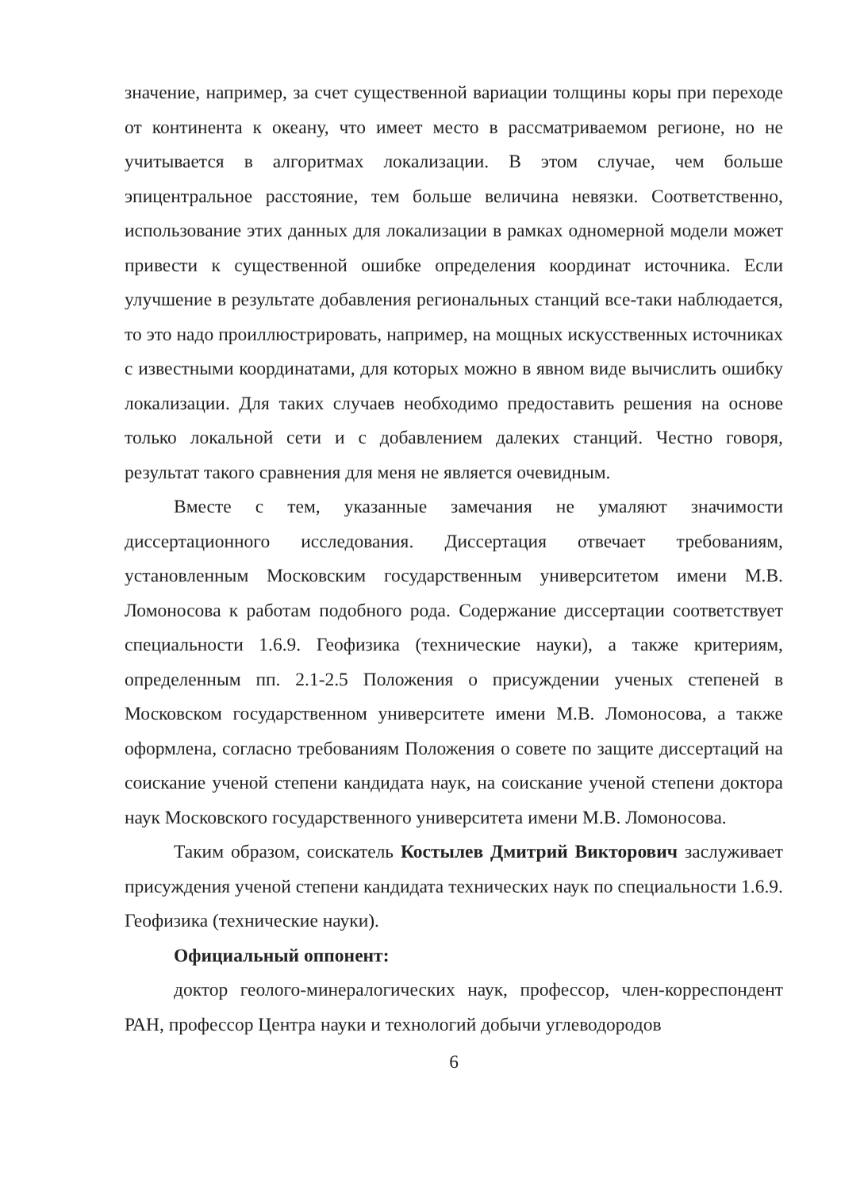значение, например, за счет существенной вариации толщины коры при переходе от континента к океану, что имеет место в рассматриваемом регионе, но не учитывается в алгоритмах локализации. В этом случае, чем больше эпицентральное расстояние, тем больше величина невязки. Соответственно, использование этих данных для локализации в рамках одномерной модели может привести к существенной ошибке определения координат источника. Если улучшение в результате добавления региональных станций все-таки наблюдается, то это надо проиллюстрировать, например, на мощных искусственных источниках с известными координатами, для которых можно в явном виде вычислить ошибку локализации. Для таких случаев необходимо предоставить решения на основе только локальной сети и с добавлением далеких станций. Честно говоря, результат такого сравнения для меня не является очевидным.
Вместе с тем, указанные замечания не умаляют значимости диссертационного исследования. Диссертация отвечает требованиям, установленным Московским государственным университетом имени М.В. Ломоносова к работам подобного рода. Содержание диссертации соответствует специальности 1.6.9. Геофизика (технические науки), а также критериям, определенным пп. 2.1-2.5 Положения о присуждении ученых степеней в Московском государственном университете имени М.В. Ломоносова, а также оформлена, согласно требованиям Положения о совете по защите диссертаций на соискание ученой степени кандидата наук, на соискание ученой степени доктора наук Московского государственного университета имени М.В. Ломоносова.
Таким образом, соискатель Костылев Дмитрий Викторович заслуживает присуждения ученой степени кандидата технических наук по специальности 1.6.9. Геофизика (технические науки).
Официальный оппонент:
доктор геолого-минералогических наук, профессор, член-корреспондент РАН, профессор Центра науки и технологий добычи углеводородов
6